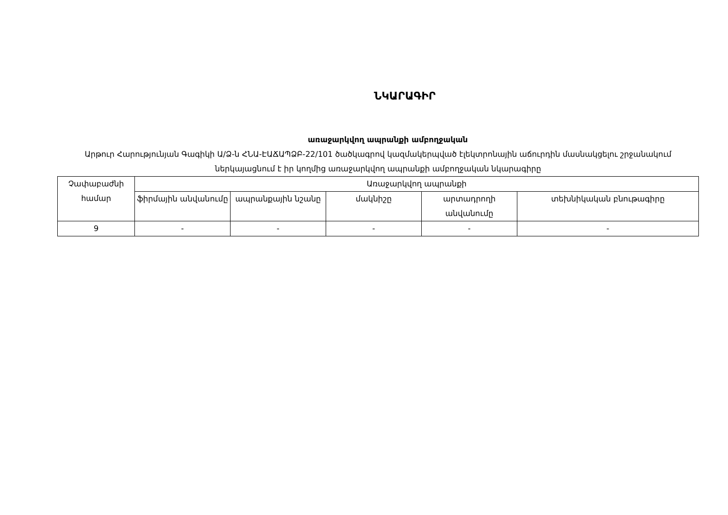ՆԿԱՐԱԳԻՐ
առաջարկվող ապրանքի ամբողջական
Արթուր Հարությունյան Գագիկի Ա/Ձ-ն ՀՆԱ-ԷԱՃԱՊՁԲ-22/101 ծածկագրով կազմակերպված էլեկտրոնային աճուրդին մասնակցելու շրջանակում ներկայացնում է իր կողմից առաջարկվող ապրանքի ամբողջական նկարագիրը
| Չափաբաժնի համար | Առաջարկվող ապրանքի | | | | |
| --- | --- | --- | --- | --- | --- |
| | ֆիրմային անվանումը | ապրանքային նշանը | մակնիշը | արտադրողի անվանումը | տեխնիկական բնութագիրը |
| 9 | - | - | - | - | - |